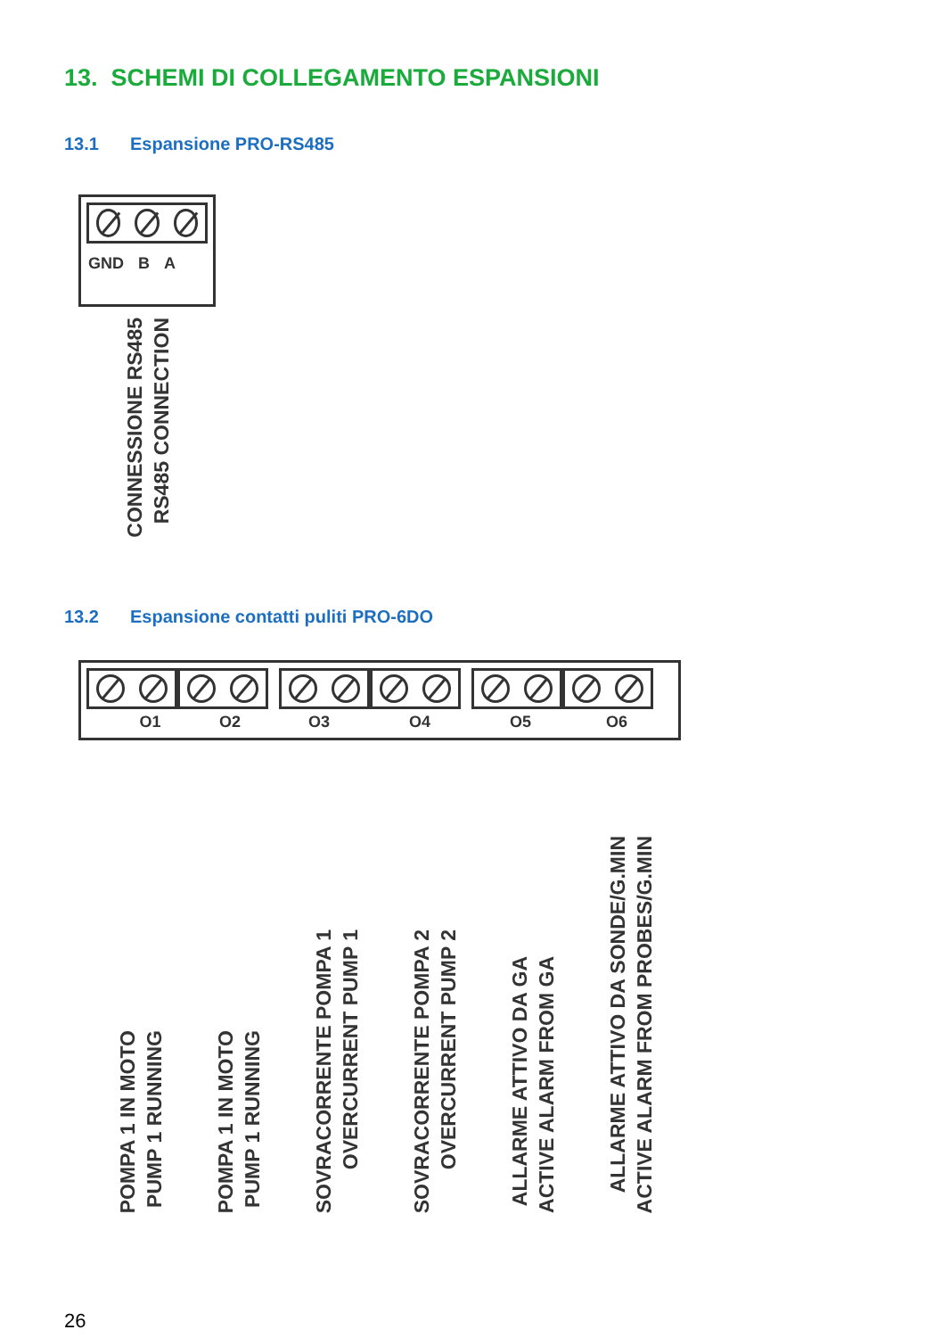13. SCHEMI DI COLLEGAMENTO ESPANSIONI
13.1 Espansione PRO-RS485
GND B A
CONNESSIONE RS485
RS485 CONNECTION
13.2 Espansione contatti puliti PRO-6DO
O1 O2 O3 O4 O5 O6
POMPA 1 IN MOTO
PUMP 1 RUNNING
POMPA 1 IN MOTO
PUMP 1 RUNNING
SOVRACORRENTE POMPA 1
OVERCURRENT PUMP 1
SOVRACORRENTE POMPA 2
OVERCURRENT PUMP 2
ALLARME ATTIVO DA GA
ACTIVE ALARM FROM GA
ALLARME ATTIVO DA SONDE/G.MIN
ACTIVE ALARM FROM PROBES/G.MIN
26